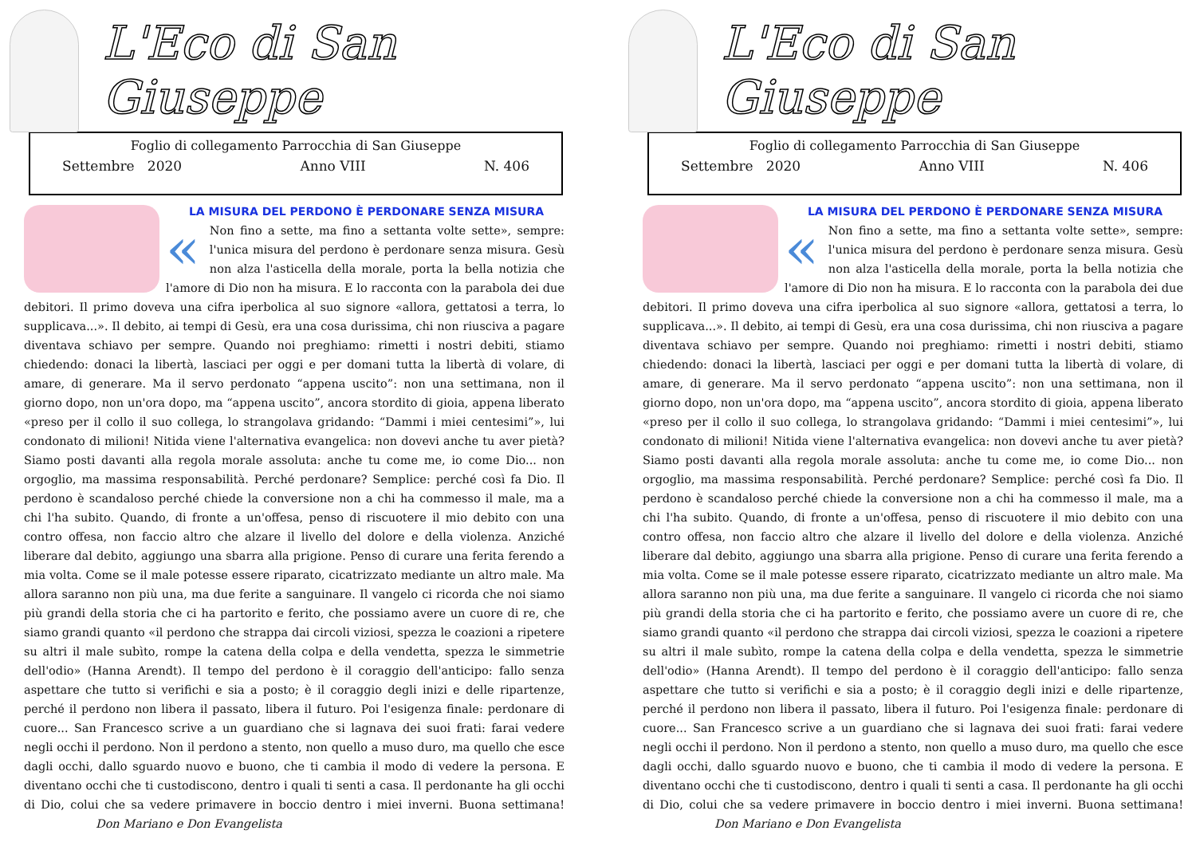L'Eco di San Giuseppe
Foglio di collegamento Parrocchia di San Giuseppe
Settembre 2020 Anno VIII N. 406
LA MISURA DEL PERDONO È PERDONARE SENZA MISURA
« Non fino a sette, ma fino a settanta volte sette», sempre: l'unica misura del perdono è perdonare senza misura. Gesù non alza l'asticella della morale, porta la bella notizia che l'amore di Dio non ha misura. E lo racconta con la parabola dei due debitori. Il primo doveva una cifra iperbolica al suo signore «allora, gettatosi a terra, lo supplicava...». Il debito, ai tempi di Gesù, era una cosa durissima, chi non riusciva a pagare diventava schiavo per sempre. Quando noi preghiamo: rimetti i nostri debiti, stiamo chiedendo: donaci la libertà, lasciaci per oggi e per domani tutta la libertà di volare, di amare, di generare. Ma il servo perdonato “appena uscito”: non una settimana, non il giorno dopo, non un'ora dopo, ma “appena uscito”, ancora stordito di gioia, appena liberato «preso per il collo il suo collega, lo strangolava gridando: “Dammi i miei centesimi”», lui condonato di milioni! Nitida viene l'alternativa evangelica: non dovevi anche tu aver pietà? Siamo posti davanti alla regola morale assoluta: anche tu come me, io come Dio... non orgoglio, ma massima responsabilità. Perché perdonare? Semplice: perché così fa Dio. Il perdono è scandaloso perché chiede la conversione non a chi ha commesso il male, ma a chi l'ha subito. Quando, di fronte a un'offesa, penso di riscuotere il mio debito con una contro offesa, non faccio altro che alzare il livello del dolore e della violenza. Anziché liberare dal debito, aggiungo una sbarra alla prigione. Penso di curare una ferita ferendo a mia volta. Come se il male potesse essere riparato, cicatrizzato mediante un altro male. Ma allora saranno non più una, ma due ferite a sanguinare. Il vangelo ci ricorda che noi siamo più grandi della storia che ci ha partorito e ferito, che possiamo avere un cuore di re, che siamo grandi quanto «il perdono che strappa dai circoli viziosi, spezza le coazioni a ripetere su altri il male subìto, rompe la catena della colpa e della vendetta, spezza le simmetrie dell'odio» (Hanna Arendt). Il tempo del perdono è il coraggio dell'anticipo: fallo senza aspettare che tutto si verifichi e sia a posto; è il coraggio degli inizi e delle ripartenze, perché il perdono non libera il passato, libera il futuro. Poi l'esigenza finale: perdonare di cuore... San Francesco scrive a un guardiano che si lagnava dei suoi frati: farai vedere negli occhi il perdono. Non il perdono a stento, non quello a muso duro, ma quello che esce dagli occhi, dallo sguardo nuovo e buono, che ti cambia il modo di vedere la persona. E diventano occhi che ti custodiscono, dentro i quali ti senti a casa. Il perdonante ha gli occhi di Dio, colui che sa vedere primavere in boccio dentro i miei inverni. Buona settimana! Don Mariano e Don Evangelista
L'Eco di San Giuseppe
Foglio di collegamento Parrocchia di San Giuseppe
Settembre 2020 Anno VIII N. 406
LA MISURA DEL PERDONO È PERDONARE SENZA MISURA
« Non fino a sette, ma fino a settanta volte sette», sempre: l'unica misura del perdono è perdonare senza misura. Gesù non alza l'asticella della morale, porta la bella notizia che l'amore di Dio non ha misura. E lo racconta con la parabola dei due debitori. Il primo doveva una cifra iperbolica al suo signore «allora, gettatosi a terra, lo supplicava...». Il debito, ai tempi di Gesù, era una cosa durissima, chi non riusciva a pagare diventava schiavo per sempre. Quando noi preghiamo: rimetti i nostri debiti, stiamo chiedendo: donaci la libertà, lasciaci per oggi e per domani tutta la libertà di volare, di amare, di generare. Ma il servo perdonato “appena uscito”: non una settimana, non il giorno dopo, non un'ora dopo, ma “appena uscito”, ancora stordito di gioia, appena liberato «preso per il collo il suo collega, lo strangolava gridando: “Dammi i miei centesimi”», lui condonato di milioni! Nitida viene l'alternativa evangelica: non dovevi anche tu aver pietà? Siamo posti davanti alla regola morale assoluta: anche tu come me, io come Dio... non orgoglio, ma massima responsabilità. Perché perdonare? Semplice: perché così fa Dio. Il perdono è scandaloso perché chiede la conversione non a chi ha commesso il male, ma a chi l'ha subito. Quando, di fronte a un'offesa, penso di riscuotere il mio debito con una contro offesa, non faccio altro che alzare il livello del dolore e della violenza. Anziché liberare dal debito, aggiungo una sbarra alla prigione. Penso di curare una ferita ferendo a mia volta. Come se il male potesse essere riparato, cicatrizzato mediante un altro male. Ma allora saranno non più una, ma due ferite a sanguinare. Il vangelo ci ricorda che noi siamo più grandi della storia che ci ha partorito e ferito, che possiamo avere un cuore di re, che siamo grandi quanto «il perdono che strappa dai circoli viziosi, spezza le coazioni a ripetere su altri il male subìto, rompe la catena della colpa e della vendetta, spezza le simmetrie dell'odio» (Hanna Arendt). Il tempo del perdono è il coraggio dell'anticipo: fallo senza aspettare che tutto si verifichi e sia a posto; è il coraggio degli inizi e delle ripartenze, perché il perdono non libera il passato, libera il futuro. Poi l'esigenza finale: perdonare di cuore... San Francesco scrive a un guardiano che si lagnava dei suoi frati: farai vedere negli occhi il perdono. Non il perdono a stento, non quello a muso duro, ma quello che esce dagli occhi, dallo sguardo nuovo e buono, che ti cambia il modo di vedere la persona. E diventano occhi che ti custodiscono, dentro i quali ti senti a casa. Il perdonante ha gli occhi di Dio, colui che sa vedere primavere in boccio dentro i miei inverni. Buona settimana! Don Mariano e Don Evangelista